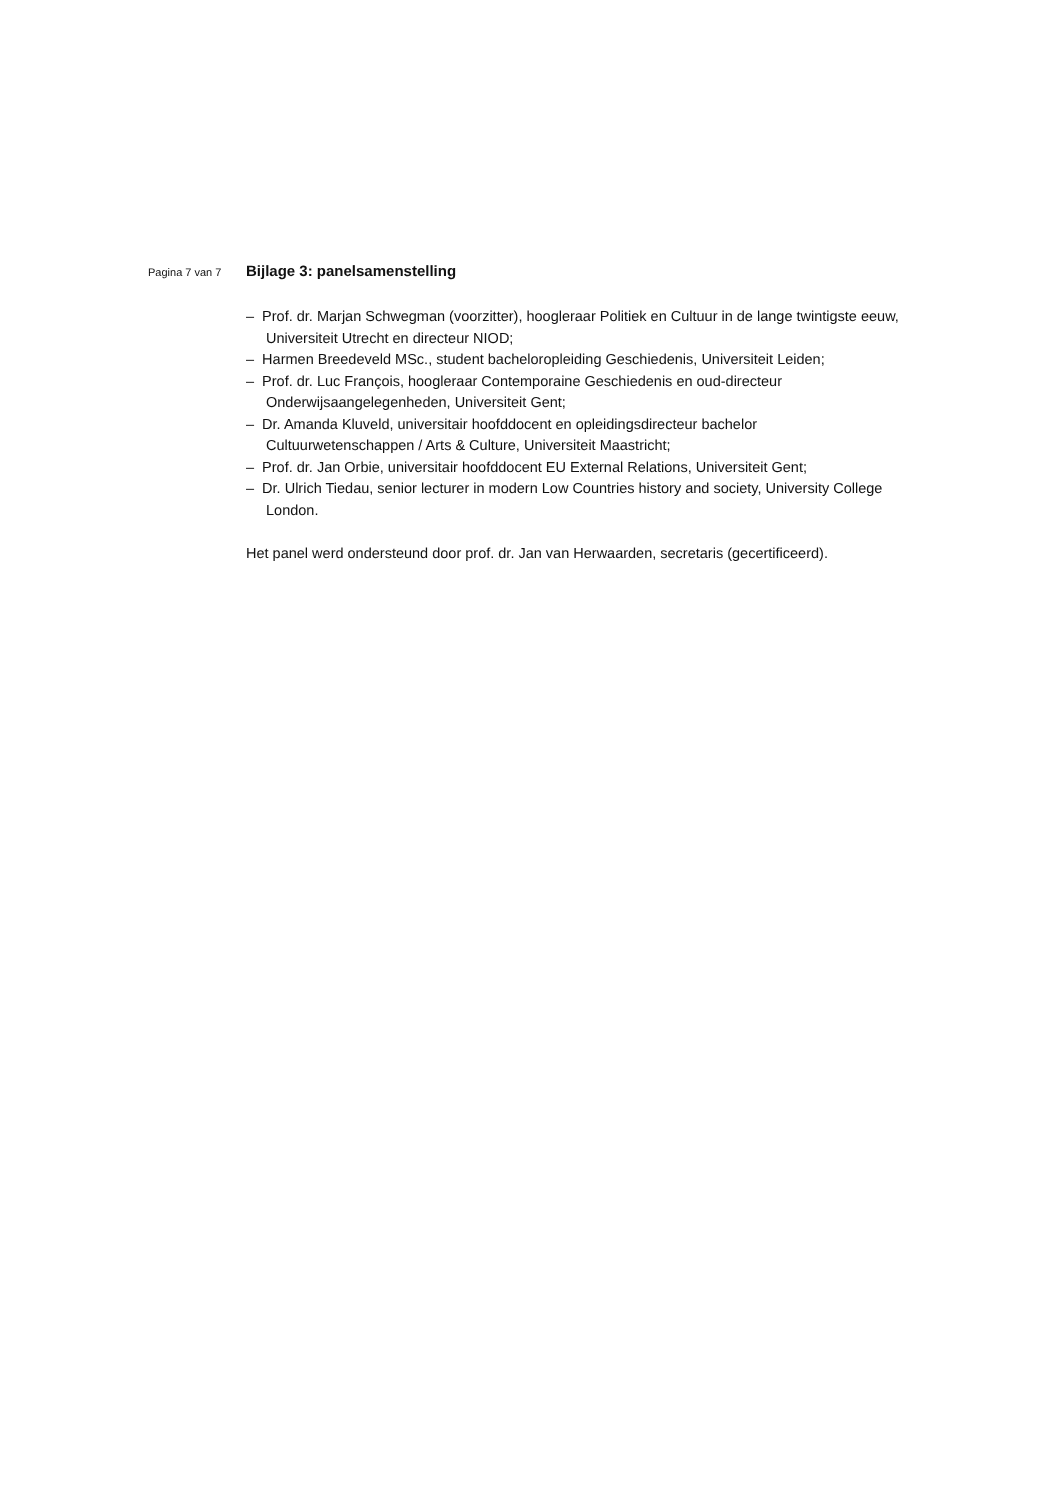Pagina 7 van 7
Bijlage 3: panelsamenstelling
– Prof. dr. Marjan Schwegman (voorzitter), hoogleraar Politiek en Cultuur in de lange twintigste eeuw, Universiteit Utrecht en directeur NIOD;
– Harmen Breedeveld MSc., student bacheloropleiding Geschiedenis, Universiteit Leiden;
– Prof. dr. Luc François, hoogleraar Contemporaine Geschiedenis en oud-directeur Onderwijsaangelegenheden, Universiteit Gent;
– Dr. Amanda Kluveld, universitair hoofddocent en opleidingsdirecteur bachelor Cultuurwetenschappen / Arts & Culture, Universiteit Maastricht;
– Prof. dr. Jan Orbie, universitair hoofddocent EU External Relations, Universiteit Gent;
– Dr. Ulrich Tiedau, senior lecturer in modern Low Countries history and society, University College London.
Het panel werd ondersteund door prof. dr. Jan van Herwaarden, secretaris (gecertificeerd).